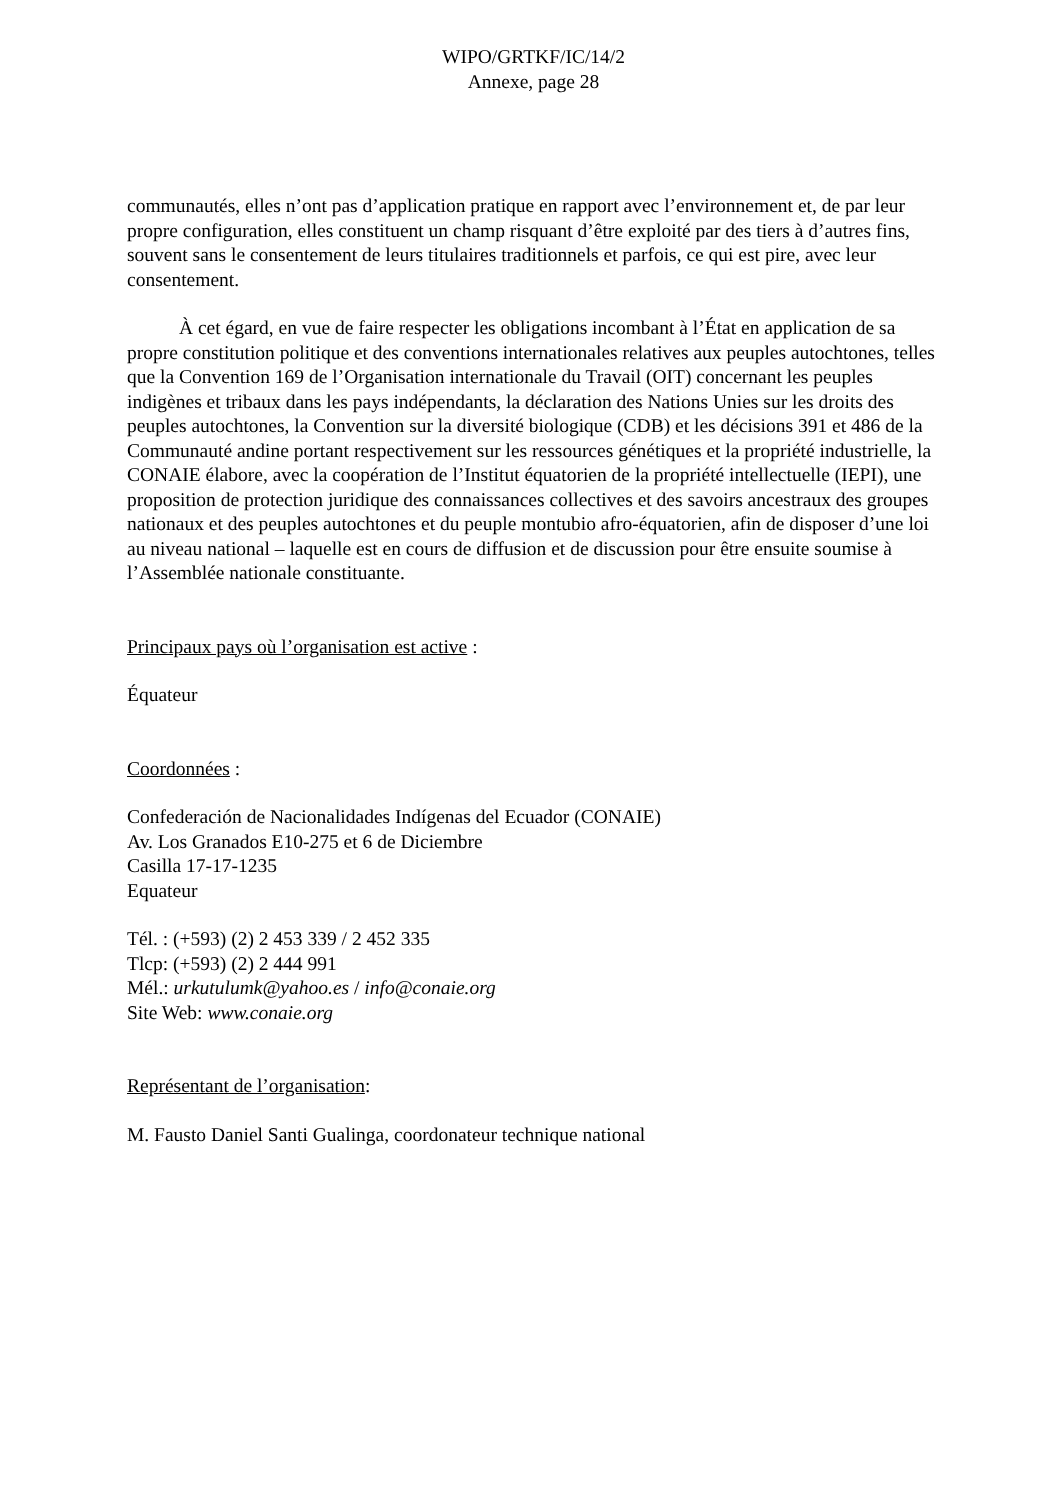WIPO/GRTKF/IC/14/2
Annexe, page 28
communautés, elles n’ont pas d’application pratique en rapport avec l’environnement et, de par leur propre configuration, elles constituent un champ risquant d’être exploité par des tiers à d’autres fins, souvent sans le consentement de leurs titulaires traditionnels et parfois, ce qui est pire, avec leur consentement.
À cet égard, en vue de faire respecter les obligations incombant à l’État en application de sa propre constitution politique et des conventions internationales relatives aux peuples autochtones, telles que la Convention 169 de l’Organisation internationale du Travail (OIT) concernant les peuples indigènes et tribaux dans les pays indépendants, la déclaration des Nations Unies sur les droits des peuples autochtones, la Convention sur la diversité biologique (CDB) et les décisions 391 et 486 de la Communauté andine portant respectivement sur les ressources génétiques et la propriété industrielle, la CONAIE élabore, avec la coopération de l’Institut équatorien de la propriété intellectuelle (IEPI), une proposition de protection juridique des connaissances collectives et des savoirs ancestraux des groupes nationaux et des peuples autochtones et du peuple montubio afro-équatorien, afin de disposer d’une loi au niveau national – laquelle est en cours de diffusion et de discussion pour être ensuite soumise à l’Assemblée nationale constituante.
Principaux pays où l’organisation est active :
Équateur
Coordonnées :
Confederación de Nacionalidades Indígenas del Ecuador (CONAIE)
Av. Los Granados E10-275 et 6 de Diciembre
Casilla 17-17-1235
Equateur
Tél. : (+593) (2) 2 453 339 / 2 452 335
Tlcp: (+593) (2) 2 444 991
Mél.: urkutulumk@yahoo.es / info@conaie.org
Site Web: www.conaie.org
Représentant de l’organisation:
M. Fausto Daniel Santi Gualinga, coordonateur technique national